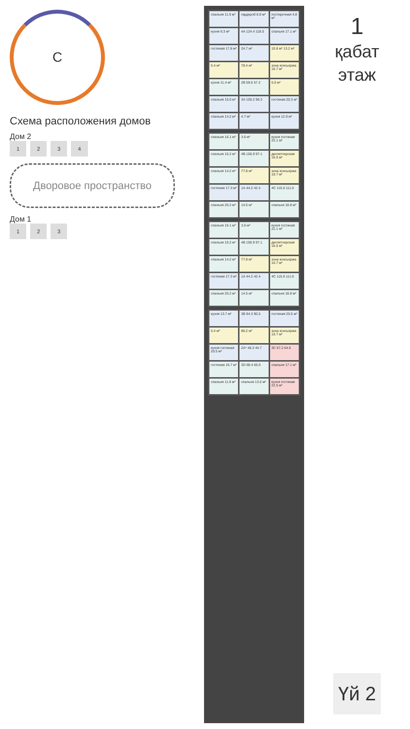С
Схема расположения домов
Дом 2
1 2 3 4
Дворовое пространство
Дом 1
1 2 3
спальня 11.9 м²
гардероб 8.8 м²
постирочная 4.8 м²
кухня 9.3 м²
4А 124.4 118.0
спальня 17.1 м²
гостиная 17.8 м²
24.7 м²
10.6 м² 13.2 м²
5.4 м²
78.4 м²
зона консьержа 16.7 м²
кухня 11.4 м²
2В 59.6 57.2
5.0 м²
спальня 15.0 м²
3А 100.2 96.3
гостиная 20.3 м²
спальня 14.2 м²
4.7 м²
кухня 12.9 м²
спальня 16.1 м²
3.6 м²
кухня гостиная 22.1 м²
спальня 10.2 м²
4В 100.9 97.1
диспетчерская 16.0 м²
спальня 14.2 м²
77.8 м²
зона консьержа 10.7 м²
гостиная 17.3 м²
1А 44.2 42.4
4С 115.6 111.0
спальня 20.2 м²
14.5 м²
спальня 18.8 м²
спальня 16.1 м²
3.6 м²
кухня гостиная 22.1 м²
спальня 10.2 м²
4В 100.9 97.1
диспетчерская 16.0 м²
спальня 14.2 м²
77.8 м²
зона консьержа 10.7 м²
гостиная 17.3 м²
1А 44.2 42.4
4С 115.6 111.0
спальня 20.2 м²
14.5 м²
спальня 18.8 м²
кухня 13.7 м²
3В 94.3 90.5
гостиная 20.5 м²
5.4 м²
86.2 м²
зона консьержа 10.7 м²
кухня гостиная 20.5 м²
2А* 46.3 44.7
3С 67.2 64.6
гостиная 16.7 м²
3D 68.4 65.0
спальня 17.1 м²
спальня 11.9 м²
спальня 13.0 м²
кухня гостиная 22.5 м²
1
қабат
этаж
Үй 2